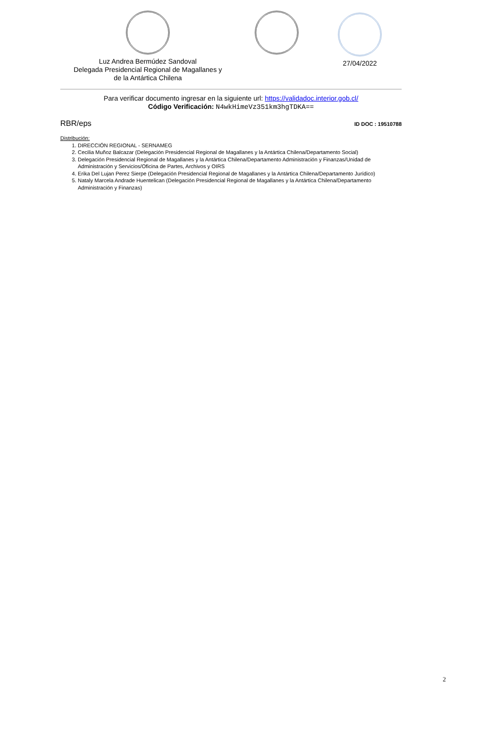Luz Andrea Bermúdez Sandoval
Delegada Presidencial Regional de Magallanes y
de la Antártica Chilena
27/04/2022
Para verificar documento ingresar en la siguiente url: https://validadoc.interior.gob.cl/
Código Verificación: N4wkHimeVz351km3hgTDKA==
RBR/eps ID DOC : 19510788
Distribución:
1. DIRECCIÓN REGIONAL - SERNAMEG
2. Cecilia Muñoz Balcazar (Delegación Presidencial Regional de Magallanes y la Antártica Chilena/Departamento Social)
3. Delegación Presidencial Regional de Magallanes y la Antártica Chilena/Departamento Administración y Finanzas/Unidad de Administración y Servicios/Oficina de Partes, Archivos y OIRS
4. Erika Del Lujan Perez Sierpe (Delegación Presidencial Regional de Magallanes y la Antártica Chilena/Departamento Jurídico)
5. Nataly Marcela Andrade Huentelican (Delegación Presidencial Regional de Magallanes y la Antártica Chilena/Departamento Administración y Finanzas)
2